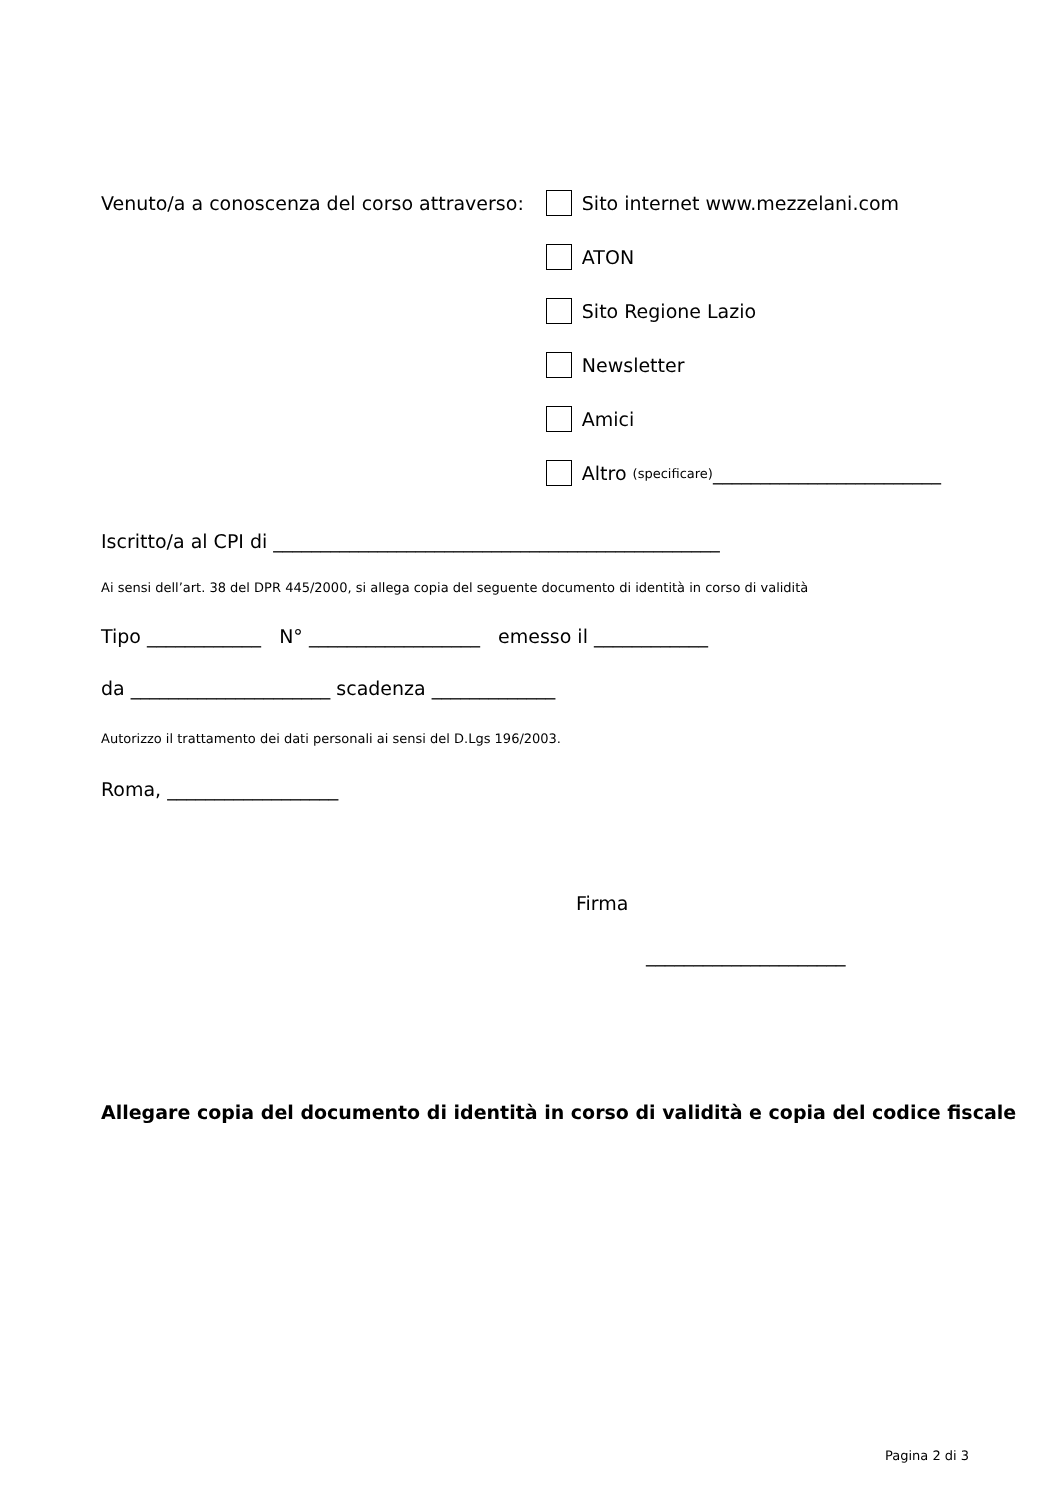Venuto/a a conoscenza del corso attraverso:
Sito internet www.mezzelani.com
ATON
Sito Regione Lazio
Newsletter
Amici
Altro (specificare) ________________________
Iscritto/a al CPI di _______________________________________________
Ai sensi dell’art. 38 del DPR 445/2000, si allega copia del seguente documento di identità in corso di validità
Tipo ____________ N° __________________ emesso il ____________
da _____________________ scadenza _____________
Autorizzo il trattamento dei dati personali ai sensi del D.Lgs 196/2003.
Roma, __________________
Firma
_____________________
Allegare copia del documento di identità in corso di validità e copia del codice fiscale
Pagina 2 di 3